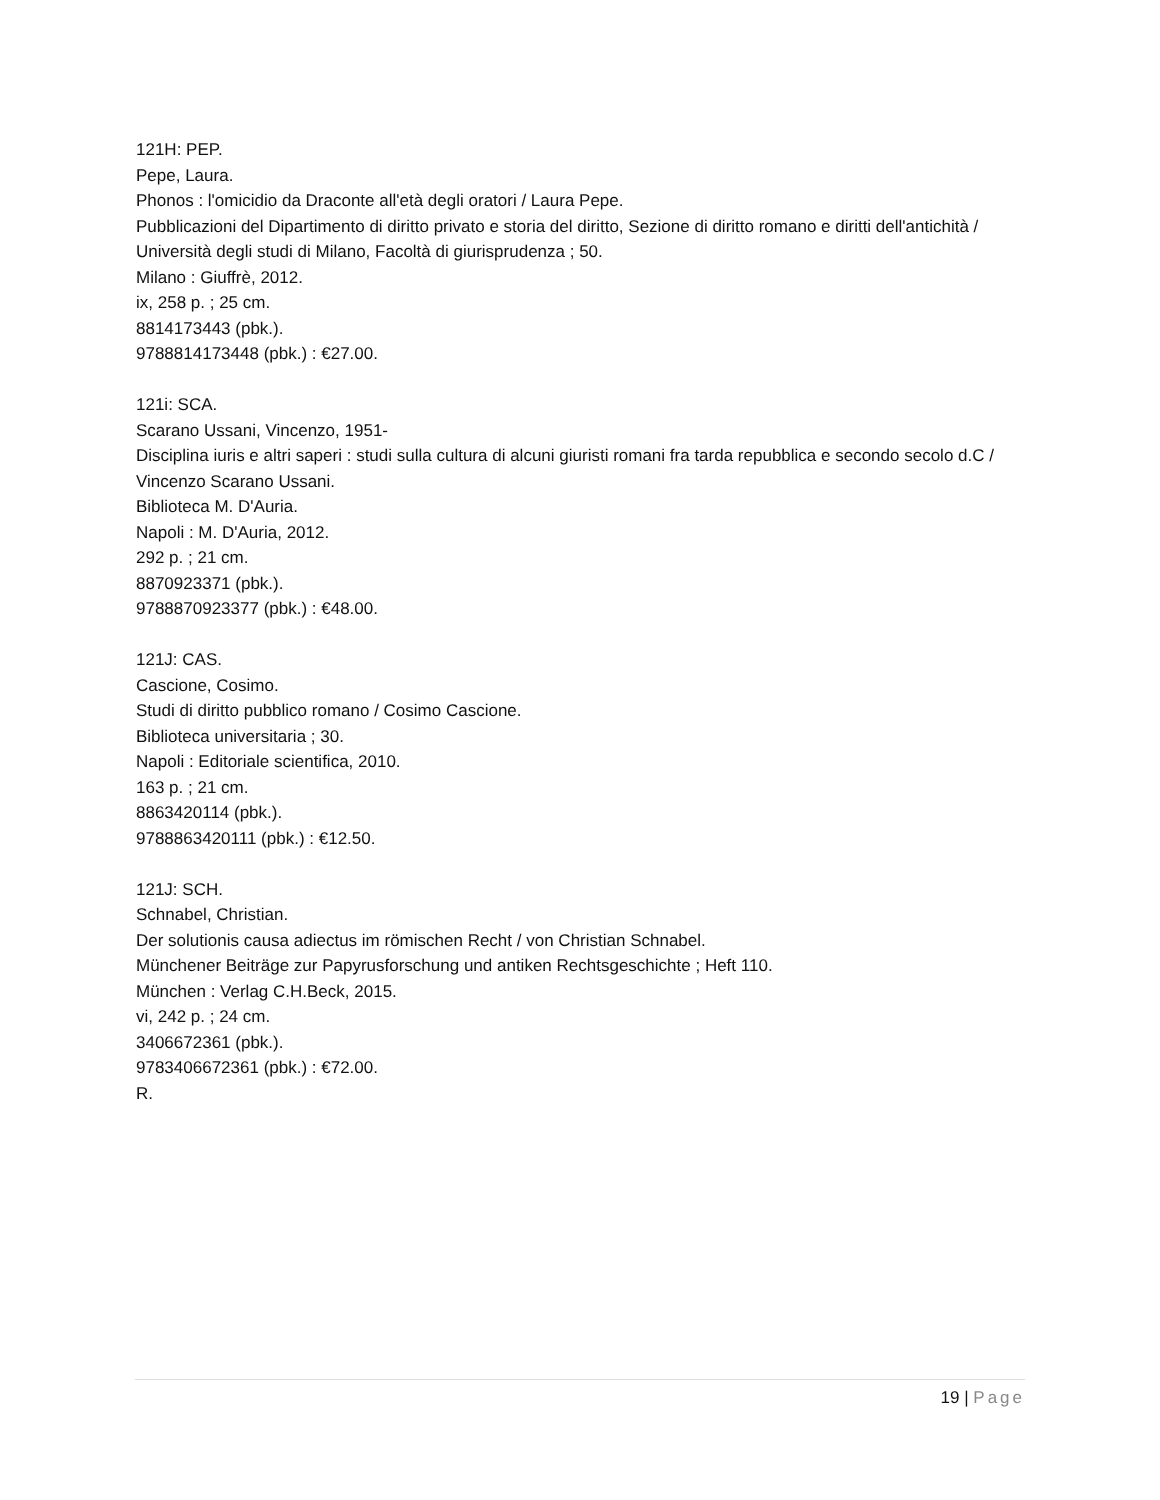121H: PEP.
Pepe, Laura.
Phonos : l'omicidio da Draconte all'età degli oratori / Laura Pepe.
Pubblicazioni del Dipartimento di diritto privato e storia del diritto, Sezione di diritto romano e diritti dell'antichità / Università degli studi di Milano, Facoltà di giurisprudenza ; 50.
Milano : Giuffrè, 2012.
ix, 258 p. ; 25 cm.
8814173443 (pbk.).
9788814173448 (pbk.) : €27.00.
121i: SCA.
Scarano Ussani, Vincenzo, 1951-
Disciplina iuris e altri saperi : studi sulla cultura di alcuni giuristi romani fra tarda repubblica e secondo secolo d.C / Vincenzo Scarano Ussani.
Biblioteca M. D'Auria.
Napoli : M. D'Auria, 2012.
292 p. ; 21 cm.
8870923371 (pbk.).
9788870923377 (pbk.) : €48.00.
121J: CAS.
Cascione, Cosimo.
Studi di diritto pubblico romano / Cosimo Cascione.
Biblioteca universitaria ; 30.
Napoli : Editoriale scientifica, 2010.
163 p. ; 21 cm.
8863420114 (pbk.).
9788863420111 (pbk.) : €12.50.
121J: SCH.
Schnabel, Christian.
Der solutionis causa adiectus im römischen Recht / von Christian Schnabel.
Münchener Beiträge zur Papyrusforschung und antiken Rechtsgeschichte ; Heft 110.
München : Verlag C.H.Beck, 2015.
vi, 242 p. ; 24 cm.
3406672361 (pbk.).
9783406672361 (pbk.) : €72.00.
R.
19 | Page